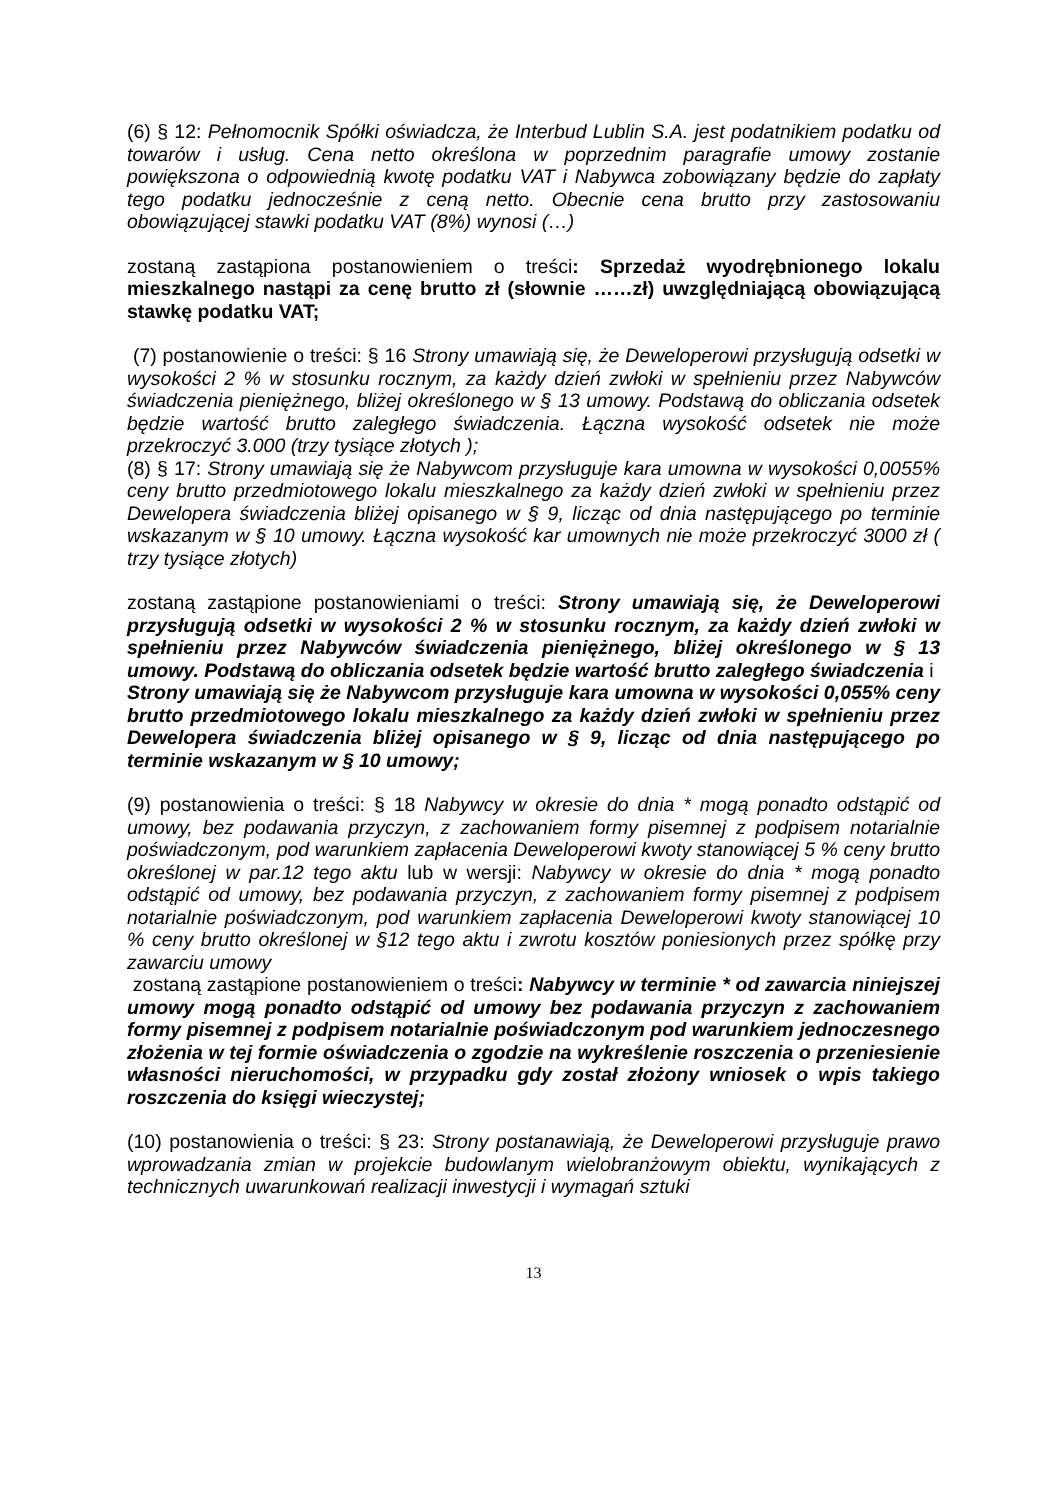(6) § 12: Pełnomocnik Spółki oświadcza, że Interbud Lublin S.A. jest podatnikiem podatku od towarów i usług. Cena netto określona w poprzednim paragrafie umowy zostanie powiększona o odpowiednią kwotę podatku VAT i Nabywca zobowiązany będzie do zapłaty tego podatku jednocześnie z ceną netto. Obecnie cena brutto przy zastosowaniu obowiązującej stawki podatku VAT (8%) wynosi (…)
zostaną zastąpiona postanowieniem o treści: Sprzedaż wyodrębnionego lokalu mieszkalnego nastąpi za cenę brutto zł (słownie ……zł) uwzględniającą obowiązującą stawkę podatku VAT;
(7) postanowienie o treści: § 16 Strony umawiają się, że Deweloperowi przysługują odsetki w wysokości 2 % w stosunku rocznym, za każdy dzień zwłoki w spełnieniu przez Nabywców świadczenia pieniężnego, bliżej określonego w § 13 umowy. Podstawą do obliczania odsetek będzie wartość brutto zaległego świadczenia. Łączna wysokość odsetek nie może przekroczyć 3.000 (trzy tysiące złotych );
(8) § 17: Strony umawiają się że Nabywcom przysługuje kara umowna w wysokości 0,0055% ceny brutto przedmiotowego lokalu mieszkalnego za każdy dzień zwłoki w spełnieniu przez Dewelopera świadczenia bliżej opisanego w § 9, licząc od dnia następującego po terminie wskazanym w § 10 umowy. Łączna wysokość kar umownych nie może przekroczyć 3000 zł ( trzy tysiące złotych)
zostaną zastąpione postanowieniami o treści: Strony umawiają się, że Deweloperowi przysługują odsetki w wysokości 2 % w stosunku rocznym, za każdy dzień zwłoki w spełnieniu przez Nabywców świadczenia pieniężnego, bliżej określonego w § 13 umowy. Podstawą do obliczania odsetek będzie wartość brutto zaległego świadczenia i
Strony umawiają się że Nabywcom przysługuje kara umowna w wysokości 0,055% ceny brutto przedmiotowego lokalu mieszkalnego za każdy dzień zwłoki w spełnieniu przez Dewelopera świadczenia bliżej opisanego w § 9, licząc od dnia następującego po terminie wskazanym w § 10 umowy;
(9) postanowienia o treści: § 18 Nabywcy w okresie do dnia * mogą ponadto odstąpić od umowy, bez podawania przyczyn, z zachowaniem formy pisemnej z podpisem notarialnie poświadczonym, pod warunkiem zapłacenia Deweloperowi kwoty stanowiącej 5 % ceny brutto określonej w par.12 tego aktu lub w wersji: Nabywcy w okresie do dnia * mogą ponadto odstąpić od umowy, bez podawania przyczyn, z zachowaniem formy pisemnej z podpisem notarialnie poświadczonym, pod warunkiem zapłacenia Deweloperowi kwoty stanowiącej 10 % ceny brutto określonej w §12 tego aktu i zwrotu kosztów poniesionych przez spółkę przy zawarciu umowy
zostaną zastąpione postanowieniem o treści: Nabywcy w terminie * od zawarcia niniejszej umowy mogą ponadto odstąpić od umowy bez podawania przyczyn z zachowaniem formy pisemnej z podpisem notarialnie poświadczonym pod warunkiem jednoczesnego złożenia w tej formie oświadczenia o zgodzie na wykreślenie roszczenia o przeniesienie własności nieruchomości, w przypadku gdy został złożony wniosek o wpis takiego roszczenia do księgi wieczystej;
(10) postanowienia o treści: § 23: Strony postanawiają, że Deweloperowi przysługuje prawo wprowadzania zmian w projekcie budowlanym wielobranżowym obiektu, wynikających z technicznych uwarunkowań realizacji inwestycji i wymagań sztuki
13